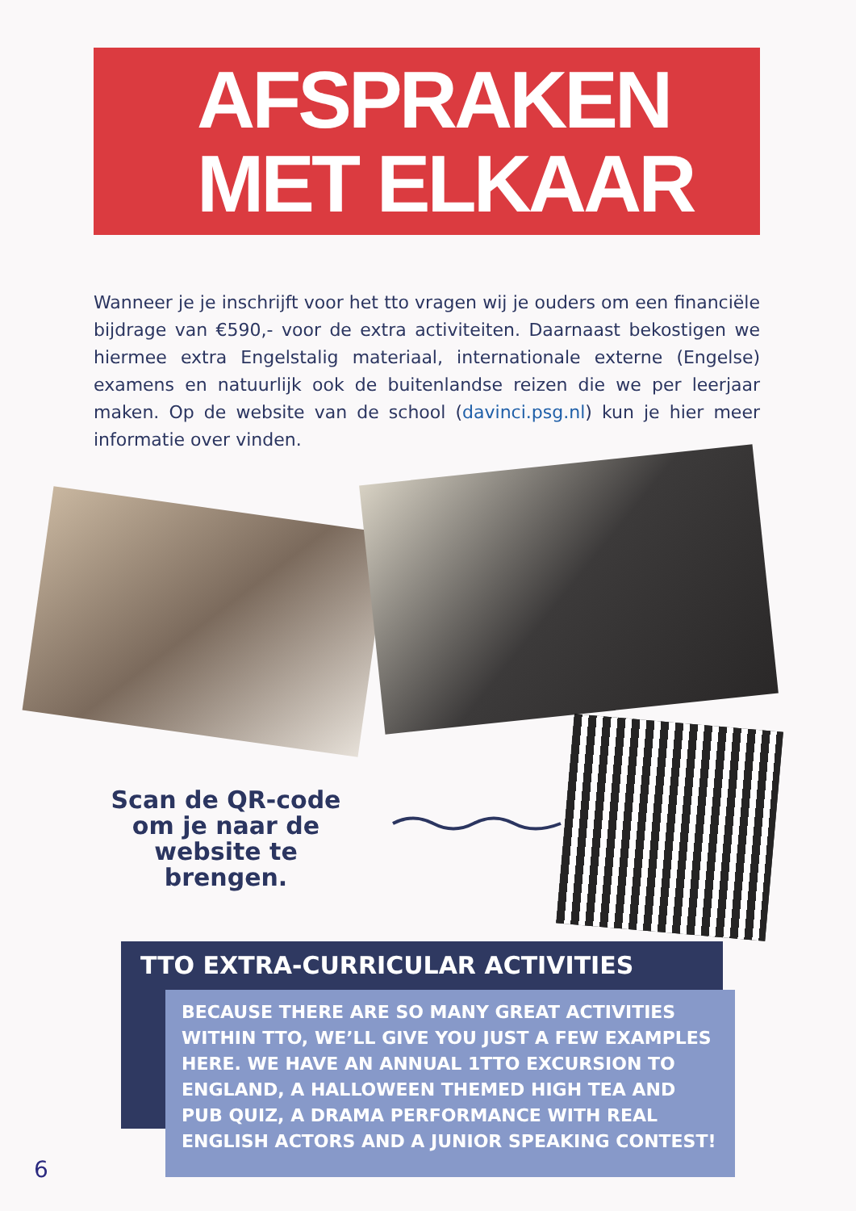AFSPRAKEN
MET ELKAAR
Wanneer je je inschrijft voor het tto vragen wij je ouders om een financiële bijdrage van €590,- voor de extra activiteiten. Daarnaast bekostigen we hiermee extra Engelstalig materiaal, internationale externe (Engelse) examens en natuurlijk ook de buitenlandse reizen die we per leerjaar maken. Op de website van de school (davinci.psg.nl) kun je hier meer informatie over vinden.
Scan de QR-code om je naar de website te brengen.
TTO EXTRA-CURRICULAR ACTIVITIES
BECAUSE THERE ARE SO MANY GREAT ACTIVITIES WITHIN TTO, WE’LL GIVE YOU JUST A FEW EXAMPLES HERE. WE HAVE AN ANNUAL 1TTO EXCURSION TO ENGLAND, A HALLOWEEN THEMED HIGH TEA AND PUB QUIZ, A DRAMA PERFORMANCE WITH REAL ENGLISH ACTORS AND A JUNIOR SPEAKING CONTEST!
6